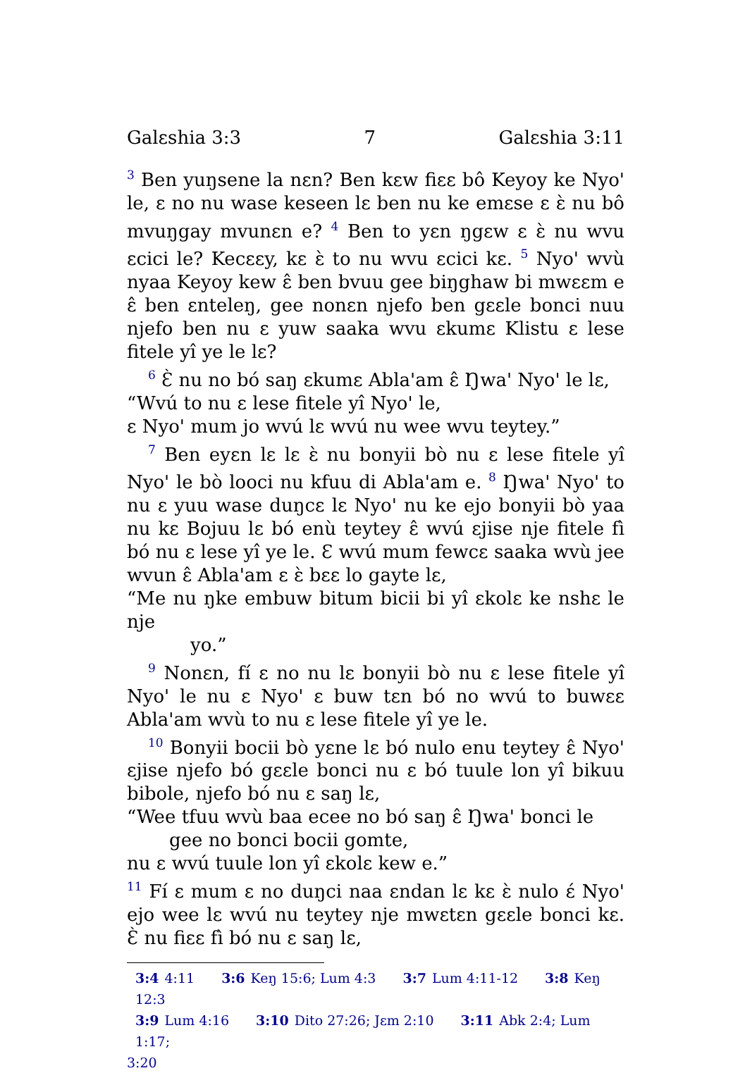Galɛshia 3:3 7 Galɛshia 3:11
<sup>3</sup> Ben yuŋsene la nɛn? Ben kɛw fiɛɛ bô Keyoy ke Nyo' le, ɛ no nu wase keseen lɛ ben nu ke emɛse ɛ ɛ̀ nu bô mvuŋgay mvunɛn e? <sup>4</sup> Ben to yɛn ŋgɛw ɛ ɛ̀ nu wvu ɛcici le? Kecɛɛy, kɛ ɛ̀ to nu wvu ɛcici kɛ. <sup>5</sup> Nyo' wvù nyaa Keyoy kew ɛ̂ ben bvuu gee biŋghaw bi mwɛɛm e ɛ̂ ben ɛnteleŋ, gee nonɛn njefo ben gɛɛle bonci nuu njefo ben nu ɛ yuw saaka wvu ɛkumɛ Klistu ɛ lese fitele yî ye le lɛ?
<sup>6</sup> Ɛ̀ nu no bó saŋ ɛkumɛ Abla'am ɛ̂ Ŋwa' Nyo' le lɛ,
“Wvú to nu ɛ lese fitele yî Nyo' le,
ɛ Nyo' mum jo wvú lɛ wvú nu wee wvu teytey.”
<sup>7</sup> Ben eyɛn lɛ lɛ ɛ̀ nu bonyii bò nu ɛ lese fitele yî Nyo' le bò looci nu kfuu di Abla'am e. <sup>8</sup> Ŋwa' Nyo' to nu ɛ yuu wase duŋcɛ lɛ Nyo' nu ke ejo bonyii bò yaa nu kɛ Bojuu lɛ bó enù teytey ɛ̂ wvú ɛjise nje fitele fì bó nu ɛ lese yî ye le. Ɛ wvú mum fewcɛ saaka wvù jee wvun ɛ̂ Abla'am ɛ ɛ̀ bɛɛ lo gayte lɛ,
“Me nu ŋke embuw bitum bicii bi yî ɛkolɛ ke nshɛ le nje
yo.”
<sup>9</sup> Nonɛn, fí ɛ no nu lɛ bonyii bò nu ɛ lese fitele yî Nyo' le nu ɛ Nyo' ɛ buw tɛn bó no wvú to buwɛɛ Abla'am wvù to nu ɛ lese fitele yî ye le.
<sup>10</sup> Bonyii bocii bò yɛne lɛ bó nulo enu teytey ɛ̂ Nyo' ɛjise njefo bó gɛɛle bonci nu ɛ bó tuule lon yî bikuu bibole, njefo bó nu ɛ saŋ lɛ,
“Wee tfuu wvù baa ecee no bó saŋ ɛ̂ Ŋwa' bonci le
gee no bonci bocii gomte,
nu ɛ wvú tuule lon yî ɛkolɛ kew e.”
<sup>11</sup> Fí ɛ mum ɛ no duŋci naa ɛndan lɛ kɛ ɛ̀ nulo ɛ́ Nyo' ejo wee lɛ wvú nu teytey nje mwɛtɛn gɛɛle bonci kɛ. Ɛ̀ nu fiɛɛ fì bó nu ɛ saŋ lɛ,
3:4 4:11 3:6 Keŋ 15:6; Lum 4:3 3:7 Lum 4:11-12 3:8 Keŋ 12:3
3:9 Lum 4:16 3:10 Dito 27:26; Jɛm 2:10 3:11 Abk 2:4; Lum 1:17;
3:20